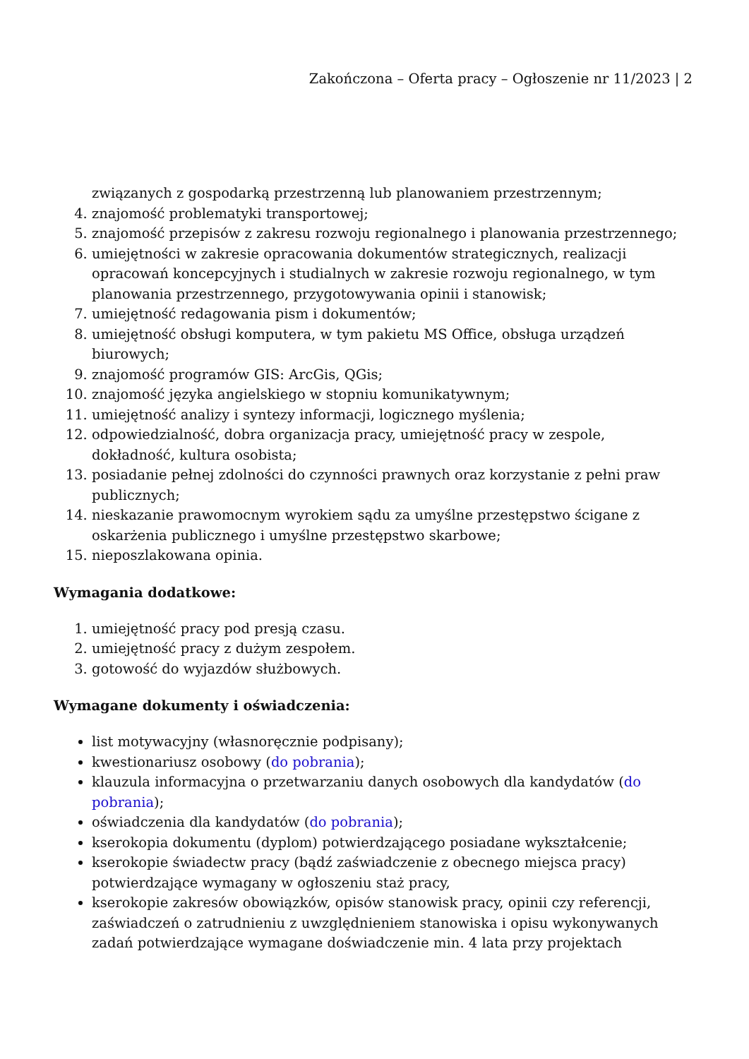Zakończona – Oferta pracy – Ogłoszenie nr 11/2023 | 2
związanych z gospodarką przestrzenną lub planowaniem przestrzennym;
4. znajomość problematyki transportowej;
5. znajomość przepisów z zakresu rozwoju regionalnego i planowania przestrzennego;
6. umiejętności w zakresie opracowania dokumentów strategicznych, realizacji opracowań koncepcyjnych i studialnych w zakresie rozwoju regionalnego, w tym planowania przestrzennego, przygotowywania opinii i stanowisk;
7. umiejętność redagowania pism i dokumentów;
8. umiejętność obsługi komputera, w tym pakietu MS Office, obsługa urządzeń biurowych;
9. znajomość programów GIS: ArcGis, QGis;
10. znajomość języka angielskiego w stopniu komunikatywnym;
11. umiejętność analizy i syntezy informacji, logicznego myślenia;
12. odpowiedzialność, dobra organizacja pracy, umiejętność pracy w zespole, dokładność, kultura osobista;
13. posiadanie pełnej zdolności do czynności prawnych oraz korzystanie z pełni praw publicznych;
14. nieskazanie prawomocnym wyrokiem sądu za umyślne przestępstwo ścigane z oskarżenia publicznego i umyślne przestępstwo skarbowe;
15. nieposzlakowana opinia.
Wymagania dodatkowe:
1. umiejętność pracy pod presją czasu.
2. umiejętność pracy z dużym zespołem.
3. gotowość do wyjazdów służbowych.
Wymagane dokumenty i oświadczenia:
list motywacyjny (własnoręcznie podpisany);
kwestionariusz osobowy (do pobrania);
klauzula informacyjna o przetwarzaniu danych osobowych dla kandydatów (do pobrania);
oświadczenia dla kandydatów (do pobrania);
kserokopia dokumentu (dyplom) potwierdzającego posiadane wykształcenie;
kserokopie świadectw pracy (bądź zaświadczenie z obecnego miejsca pracy) potwierdzające wymagany w ogłoszeniu staż pracy,
kserokopie zakresów obowiązków, opisów stanowisk pracy, opinii czy referencji, zaświadczeń o zatrudnieniu z uwzględnieniem stanowiska i opisu wykonywanych zadań potwierdzające wymagane doświadczenie min. 4 lata przy projektach